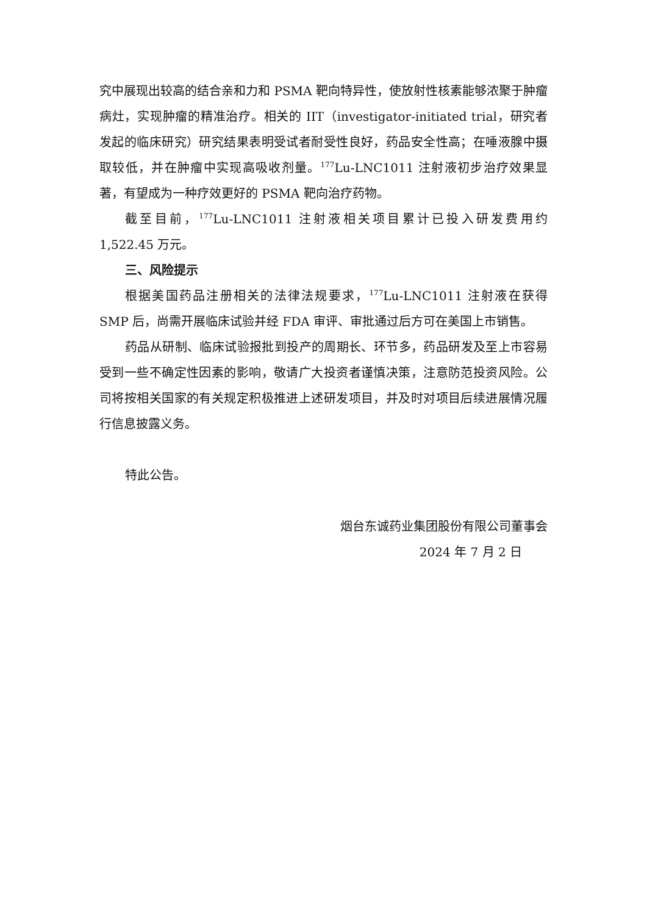究中展现出较高的结合亲和力和 PSMA 靶向特异性，使放射性核素能够浓聚于肿瘤病灶，实现肿瘤的精准治疗。相关的 IIT（investigator-initiated trial，研究者发起的临床研究）研究结果表明受试者耐受性良好，药品安全性高；在唾液腺中摄取较低，并在肿瘤中实现高吸收剂量。<sup>177</sup>Lu-LNC1011 注射液初步治疗效果显著，有望成为一种疗效更好的 PSMA 靶向治疗药物。
截至目前，<sup>177</sup>Lu-LNC1011 注射液相关项目累计已投入研发费用约 1,522.45 万元。
三、风险提示
根据美国药品注册相关的法律法规要求，<sup>177</sup>Lu-LNC1011 注射液在获得 SMP 后，尚需开展临床试验并经 FDA 审评、审批通过后方可在美国上市销售。
药品从研制、临床试验报批到投产的周期长、环节多，药品研发及至上市容易受到一些不确定性因素的影响，敬请广大投资者谨慎决策，注意防范投资风险。公司将按相关国家的有关规定积极推进上述研发项目，并及时对项目后续进展情况履行信息披露义务。
特此公告。
烟台东诚药业集团股份有限公司董事会
2024 年 7 月 2 日